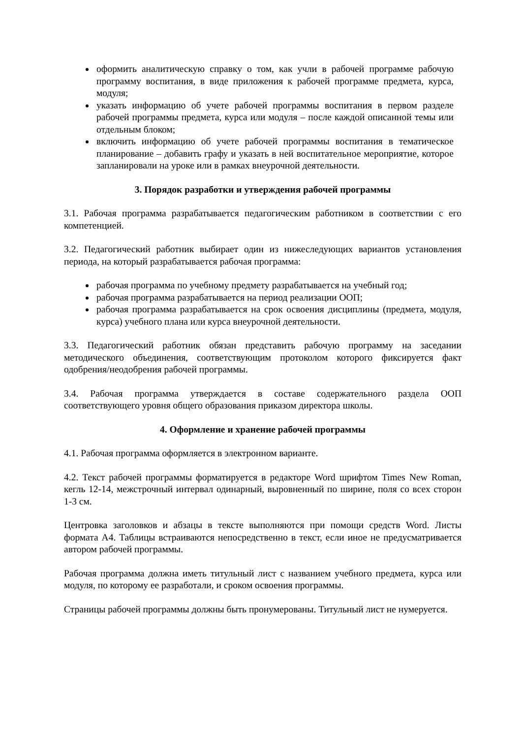оформить аналитическую справку о том, как учли в рабочей программе рабочую программу воспитания, в виде приложения к рабочей программе предмета, курса, модуля;
указать информацию об учете рабочей программы воспитания в первом разделе рабочей программы предмета, курса или модуля – после каждой описанной темы или отдельным блоком;
включить информацию об учете рабочей программы воспитания в тематическое планирование – добавить графу и указать в ней воспитательное мероприятие, которое запланировали на уроке или в рамках внеурочной деятельности.
3. Порядок разработки и утверждения рабочей программы
3.1. Рабочая программа разрабатывается педагогическим работником в соответствии с его компетенцией.
3.2. Педагогический работник выбирает один из нижеследующих вариантов установления периода, на который разрабатывается рабочая программа:
рабочая программа по учебному предмету разрабатывается на учебный год;
рабочая программа разрабатывается на период реализации ООП;
рабочая программа разрабатывается на срок освоения дисциплины (предмета, модуля, курса) учебного плана или курса внеурочной деятельности.
3.3. Педагогический работник обязан представить рабочую программу на заседании методического объединения, соответствующим протоколом которого фиксируется факт одобрения/неодобрения рабочей программы.
3.4. Рабочая программа утверждается в составе содержательного раздела ООП соответствующего уровня общего образования приказом директора школы.
4. Оформление и хранение рабочей программы
4.1. Рабочая программа оформляется в электронном варианте.
4.2. Текст рабочей программы форматируется в редакторе Word шрифтом Times New Roman, кегль 12-14, межстрочный интервал одинарный, выровненный по ширине, поля со всех сторон 1-3 см.
Центровка заголовков и абзацы в тексте выполняются при помощи средств Word. Листы формата А4. Таблицы встраиваются непосредственно в текст, если иное не предусматривается автором рабочей программы.
Рабочая программа должна иметь титульный лист с названием учебного предмета, курса или модуля, по которому ее разработали, и сроком освоения программы.
Страницы рабочей программы должны быть пронумерованы. Титульный лист не нумеруется.